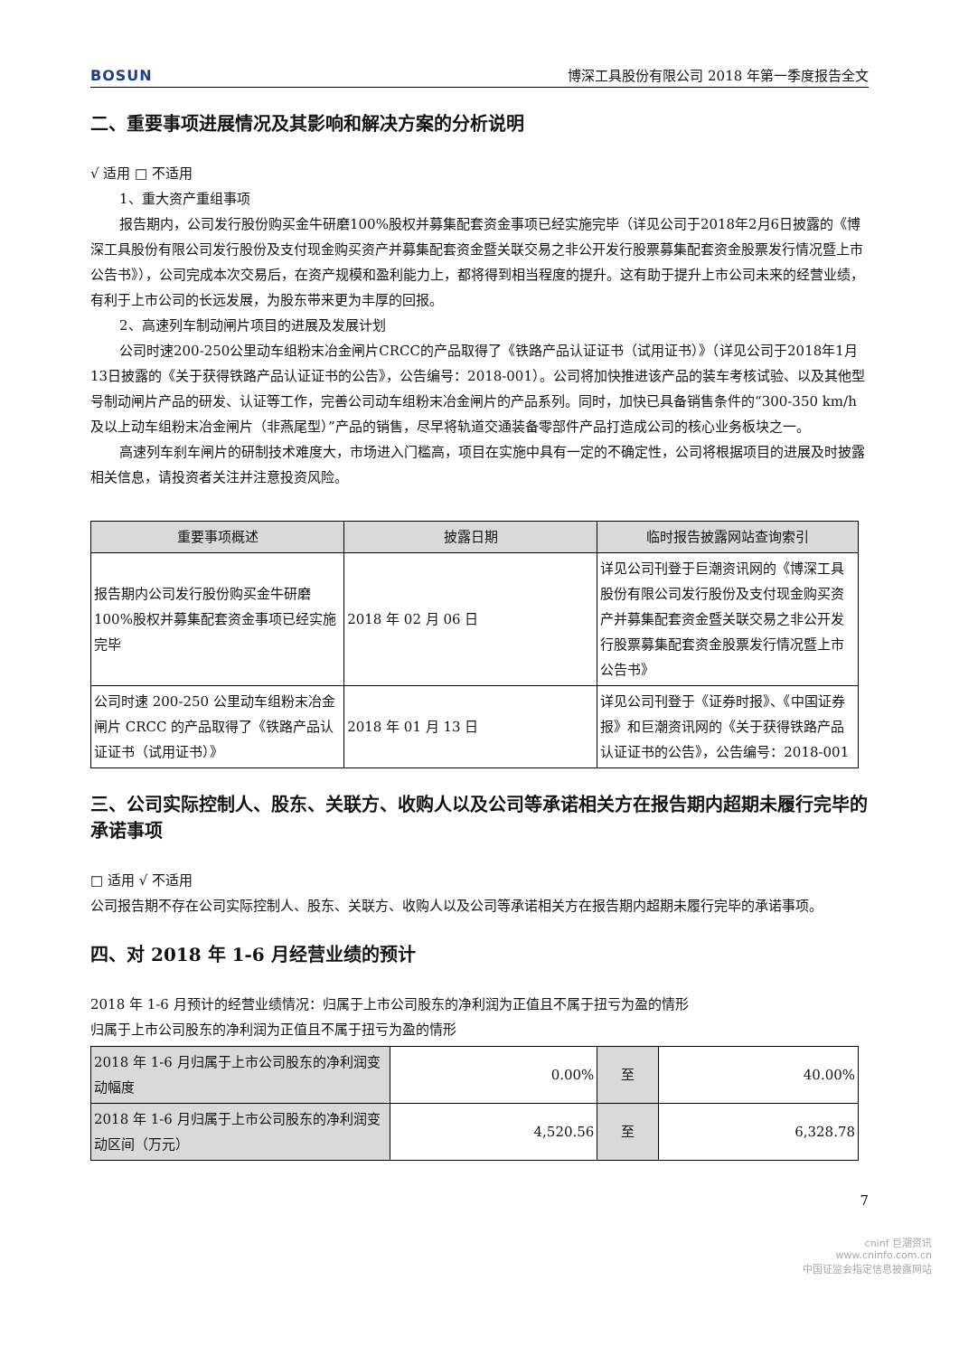BOSUN 博深工具股份有限公司 2018 年第一季度报告全文
二、重要事项进展情况及其影响和解决方案的分析说明
√ 适用 □ 不适用
1、重大资产重组事项
报告期内，公司发行股份购买金牛研磨100%股权并募集配套资金事项已经实施完毕（详见公司于2018年2月6日披露的《博深工具股份有限公司发行股份及支付现金购买资产并募集配套资金暨关联交易之非公开发行股票募集配套资金股票发行情况暨上市公告书》），公司完成本次交易后，在资产规模和盈利能力上，都将得到相当程度的提升。这有助于提升上市公司未来的经营业绩，有利于上市公司的长远发展，为股东带来更为丰厚的回报。
2、高速列车制动闸片项目的进展及发展计划
公司时速200-250公里动车组粉末冶金闸片CRCC的产品取得了《铁路产品认证证书（试用证书）》（详见公司于2018年1月13日披露的《关于获得铁路产品认证证书的公告》，公告编号：2018-001）。公司将加快推进该产品的装车考核试验、以及其他型号制动闸片产品的研发、认证等工作，完善公司动车组粉末冶金闸片的产品系列。同时，加快已具备销售条件的“300-350 km/h及以上动车组粉末冶金闸片（非燕尾型）”产品的销售，尽早将轨道交通装备零部件产品打造成公司的核心业务板块之一。
高速列车刹车闸片的研制技术难度大，市场进入门槛高，项目在实施中具有一定的不确定性，公司将根据项目的进展及时披露相关信息，请投资者关注并注意投资风险。
| 重要事项概述 | 披露日期 | 临时报告披露网站查询索引 |
| --- | --- | --- |
| 报告期内公司发行股份购买金牛研磨100%股权并募集配套资金事项已经实施完毕 | 2018 年 02 月 06 日 | 详见公司刊登于巨潮资讯网的《博深工具股份有限公司发行股份及支付现金购买资产并募集配套资金暨关联交易之非公开发行股票募集配套资金股票发行情况暨上市公告书》 |
| 公司时速 200-250 公里动车组粉末冶金闸片 CRCC 的产品取得了《铁路产品认证证书（试用证书）》 | 2018 年 01 月 13 日 | 详见公司刊登于《证券时报》、《中国证券报》和巨潮资讯网的《关于获得铁路产品认证证书的公告》，公告编号：2018-001 |
三、公司实际控制人、股东、关联方、收购人以及公司等承诺相关方在报告期内超期未履行完毕的承诺事项
□ 适用 √ 不适用
公司报告期不存在公司实际控制人、股东、关联方、收购人以及公司等承诺相关方在报告期内超期未履行完毕的承诺事项。
四、对 2018 年 1-6 月经营业绩的预计
2018 年 1-6 月预计的经营业绩情况：归属于上市公司股东的净利润为正值且不属于扭亏为盈的情形
归属于上市公司股东的净利润为正值且不属于扭亏为盈的情形
| 2018 年 1-6 月归属于上市公司股东的净利润变动幅度 | 0.00% | 至 | 40.00% |
| 2018 年 1-6 月归属于上市公司股东的净利润变动区间（万元） | 4,520.56 | 至 | 6,328.78 |
7
cninf 巨潮资讯
www.cninfo.com.cn
中国证监会指定信息披露网站